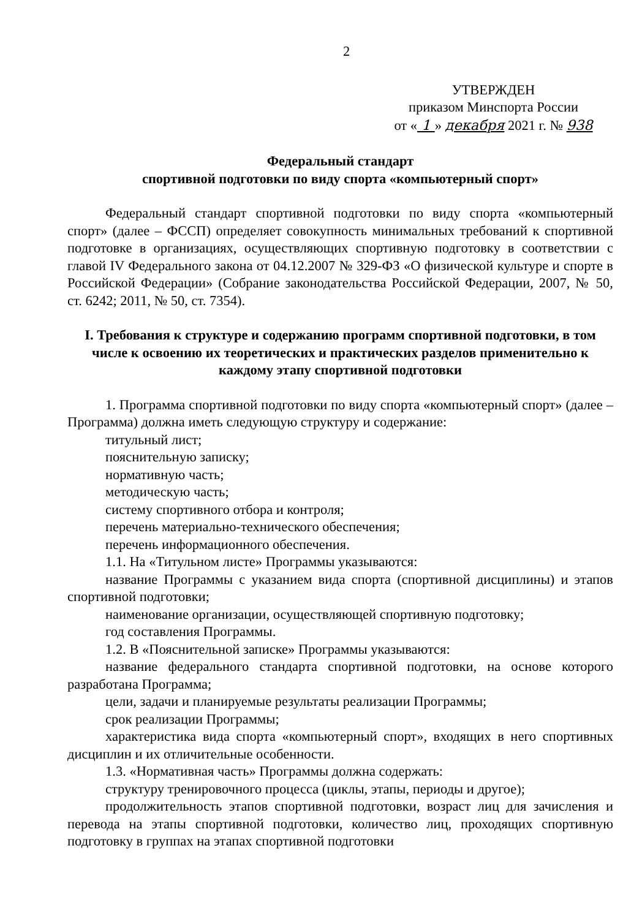2
УТВЕРЖДЕН
приказом Минспорта России
от « 1 » декабря 2021 г. № 938
Федеральный стандарт
спортивной подготовки по виду спорта «компьютерный спорт»
Федеральный стандарт спортивной подготовки по виду спорта «компьютерный спорт» (далее – ФССП) определяет совокупность минимальных требований к спортивной подготовке в организациях, осуществляющих спортивную подготовку в соответствии с главой IV Федерального закона от 04.12.2007 № 329-ФЗ «О физической культуре и спорте в Российской Федерации» (Собрание законодательства Российской Федерации, 2007, № 50, ст. 6242; 2011, № 50, ст. 7354).
I. Требования к структуре и содержанию программ спортивной подготовки, в том числе к освоению их теоретических и практических разделов применительно к каждому этапу спортивной подготовки
1. Программа спортивной подготовки по виду спорта «компьютерный спорт» (далее – Программа) должна иметь следующую структуру и содержание:
титульный лист;
пояснительную записку;
нормативную часть;
методическую часть;
систему спортивного отбора и контроля;
перечень материально-технического обеспечения;
перечень информационного обеспечения.
1.1. На «Титульном листе» Программы указываются:
название Программы с указанием вида спорта (спортивной дисциплины) и этапов спортивной подготовки;
наименование организации, осуществляющей спортивную подготовку;
год составления Программы.
1.2. В «Пояснительной записке» Программы указываются:
название федерального стандарта спортивной подготовки, на основе которого разработана Программа;
цели, задачи и планируемые результаты реализации Программы;
срок реализации Программы;
характеристика вида спорта «компьютерный спорт», входящих в него спортивных дисциплин и их отличительные особенности.
1.3. «Нормативная часть» Программы должна содержать:
структуру тренировочного процесса (циклы, этапы, периоды и другое);
продолжительность этапов спортивной подготовки, возраст лиц для зачисления и перевода на этапы спортивной подготовки, количество лиц, проходящих спортивную подготовку в группах на этапах спортивной подготовки